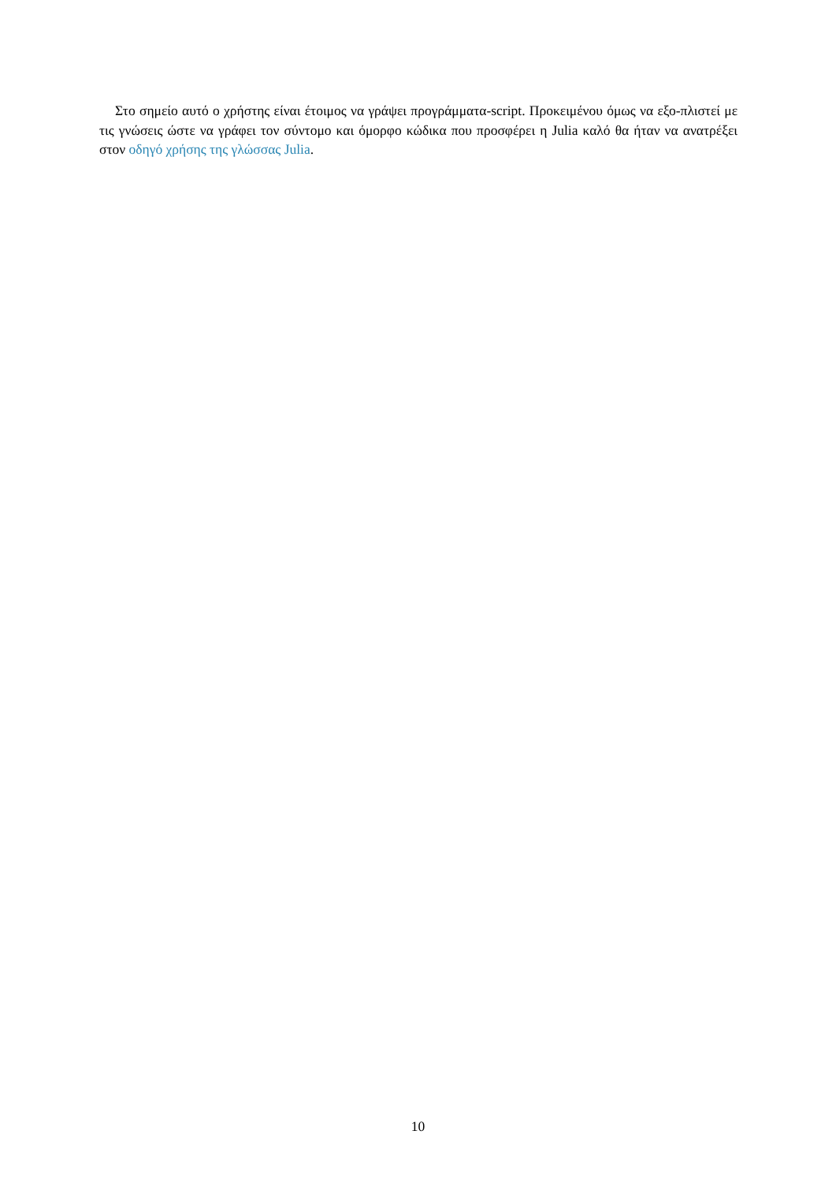Στο σημείο αυτό ο χρήστης είναι έτοιμος να γράψει προγράμματα-script. Προκειμένου όμως να εξο-πλιστεί με τις γνώσεις ώστε να γράφει τον σύντομο και όμορφο κώδικα που προσφέρει η Julia καλό θα ήταν να ανατρέξει στον οδηγό χρήσης της γλώσσας Julia.
10